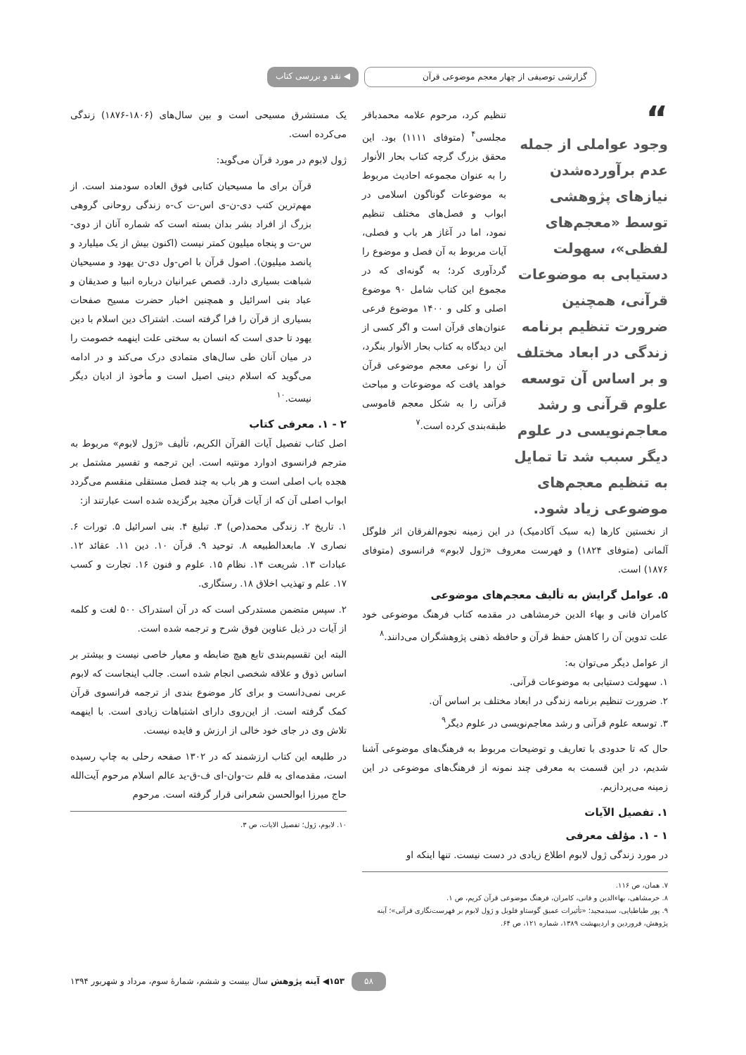گزارشی توصیفی از چهار معجم موضوعی قرآن
◀ نقد و بررسی کتاب
“
وجود عواملی از جمله عدم برآورده‌شدن نیازهای پژوهشی توسط «معجم‌های لفظی»، سهولت دستیابی به موضوعات قرآنی، همچنین ضرورت تنظیم برنامه زندگی در ابعاد مختلف و بر اساس آن توسعه علوم قرآنی و رشد معاجم‌نویسی در علوم دیگر سبب شد تا تمایل به تنظیم معجم‌های موضوعی زیاد شود.
تنظیم کرد، مرحوم علامه محمدباقر مجلسی<sup>۴</sup> (متوفای ۱۱۱۱) بود. این محقق بزرگ گرچه کتاب بحار الأنوار را به عنوان مجموعه احادیث مربوط به موضوعات گوناگون اسلامی در ابواب و فصل‌های مختلف تنظیم نمود، اما در آغاز هر باب و فصلی، آیات مربوط به آن فصل و موضوع را گردآوری کرد؛ به گونه‌ای که در مجموع این کتاب شامل ۹۰ موضوع اصلی و کلی و ۱۴۰۰ موضوع فرعی عنوان‌های قرآن است و اگر کسی از این دیدگاه به کتاب بحار الأنوار بنگرد، آن را نوعی معجم موضوعی قرآن خواهد یافت که موضوعات و مباحث قرآنی را به شکل معجم قاموسی طبقه‌بندی کرده است.<sup>۷</sup>
از نخستین کارها (به سبک آکادمیک) در این زمینه نجوم‌الفرقان اثر فلوگل آلمانی (متوفای ۱۸۲۴) و فهرست معروف «ژول لابوم» فرانسوی (متوفای ۱۸۷۶) است.
۵. عوامل گرایش به تألیف معجم‌های موضوعی
کامران فانی و بهاء الدین خرمشاهی در مقدمه کتاب فرهنگ موضوعی خود علت تدوین آن را کاهش حفظ قرآن و حافظه ذهنی پژوهشگران می‌دانند.<sup>۸</sup>
از عوامل دیگر می‌توان به:
۱. سهولت دستیابی به موضوعات قرآنی.
۲. ضرورت تنظیم برنامه زندگی در ابعاد مختلف بر اساس آن.
۳. توسعه علوم قرآنی و رشد معاجم‌نویسی در علوم دیگر<sup>۹</sup>
حال که تا حدودی با تعاریف و توضیحات مربوط به فرهنگ‌های موضوعی آشنا شدیم، در این قسمت به معرفی چند نمونه از فرهنگ‌های موضوعی در این زمینه می‌پردازیم.
۱. تفصیل الآیات
۱ - ۱. مؤلف معرفی
در مورد زندگی ژول لابوم اطلاع زیادی در دست نیست. تنها اینکه او
۷. همان، ص ۱۱۶.
۸. خرمشاهی، بهاءالدین و فانی، کامران، فرهنگ موضوعی قرآن کریم، ص ۱.
۹. پور طباطبایی، سیدمجید؛ «تأثیرات عمیق گوستاو فلوبل و ژول لابوم بر فهرست‌نگاری قرآنی»؛ آینه پژوهش، فروردین و اردیبهشت ۱۳۸۹، شماره ۱۲۱، ص ۶۴.
یک مستشرق مسیحی است و بین سال‌های (۱۸۰۶-۱۸۷۶) زندگی می‌کرده است.
ژول لابوم در مورد قرآن می‌گوید:
قرآن برای ما مسیحیان کتابی فوق العاده سودمند است. از مهم‌ترین کتب دی-ن-ی اس-ت ک-ه زندگی روحانی گروهی بزرگ از افراد بشر بدان بسته است که شماره آنان از دوی-س-ت و پنجاه میلیون کمتر نیست (اکنون بیش از یک میلیارد و پانصد میلیون). اصول قرآن با اص-ول دی-ن یهود و مسیحیان شباهت بسیاری دارد. قصص عبرانیان درباره انبیا و صدیقان و عباد بنی اسرائیل و همچنین اخبار حضرت مسیح صفحات بسیاری از قرآن را فرا گرفته است. اشتراک دین اسلام با دین یهود تا حدی است که انسان به سختی علت اینهمه خصومت را در میان آنان طی سال‌های متمادی درک می‌کند و در ادامه می‌گوید که اسلام دینی اصیل است و مأخوذ از ادیان دیگر نیست.<sup>۱۰</sup>
۲ - ۱. معرفی کتاب
اصل کتاب تفصیل آیات القرآن الکریم، تألیف «ژول لابوم» مربوط به مترجم فرانسوی ادوارد مونتیه است. این ترجمه و تفسیر مشتمل بر هجده باب اصلی است و هر باب به چند فصل مستقلی منقسم می‌گردد ابواب اصلی آن که از آیات قرآن مجید برگزیده شده است عبارتند از:
۱. تاریخ ۲. زندگی محمد(ص) ۳. تبلیغ ۴. بنی اسرائیل ۵. تورات ۶. نصاری ۷. مابعدالطبیعه ۸. توحید ۹. قرآن ۱۰. دین ۱۱. عقائد ۱۲. عبادات ۱۳. شریعت ۱۴. نظام ۱۵. علوم و فنون ۱۶. تجارت و کسب ۱۷. علم و تهذیب اخلاق ۱۸. رستگاری.
۲. سپس متضمن مستدرکی است که در آن استدراک ۵۰۰ لغت و کلمه از آیات در ذیل عناوین فوق شرح و ترجمه شده است.
البته این تقسیم‌بندی تابع هیچ ضابطه و معیار خاصی نیست و بیشتر بر اساس ذوق و علاقه شخصی انجام شده است. جالب اینجاست که لابوم عربی نمی‌دانست و برای کار موضوع بندی از ترجمه فرانسوی قرآن کمک گرفته است. از این‌روی دارای اشتباهات زیادی است. با اینهمه تلاش وی در جای خود خالی از ارزش و فایده نیست.
در طلیعه این کتاب ارزشمند که در ۱۳۰۲ صفحه رحلی به چاپ رسیده است، مقدمه‌ای به قلم ت-وان-ای ف-ق-ید عالم اسلام مرحوم آیت‌الله حاج میرزا ابوالحسن شعرانی قرار گرفته است. مرحوم
۱۰. لابوم، ژول؛ تفصیل الایات، ص ۳.
۵۸ ۱۵۳◀ آینه پژوهش سال بیست و ششم، شمارهٔ سوم، مرداد و شهریور ۱۳۹۴